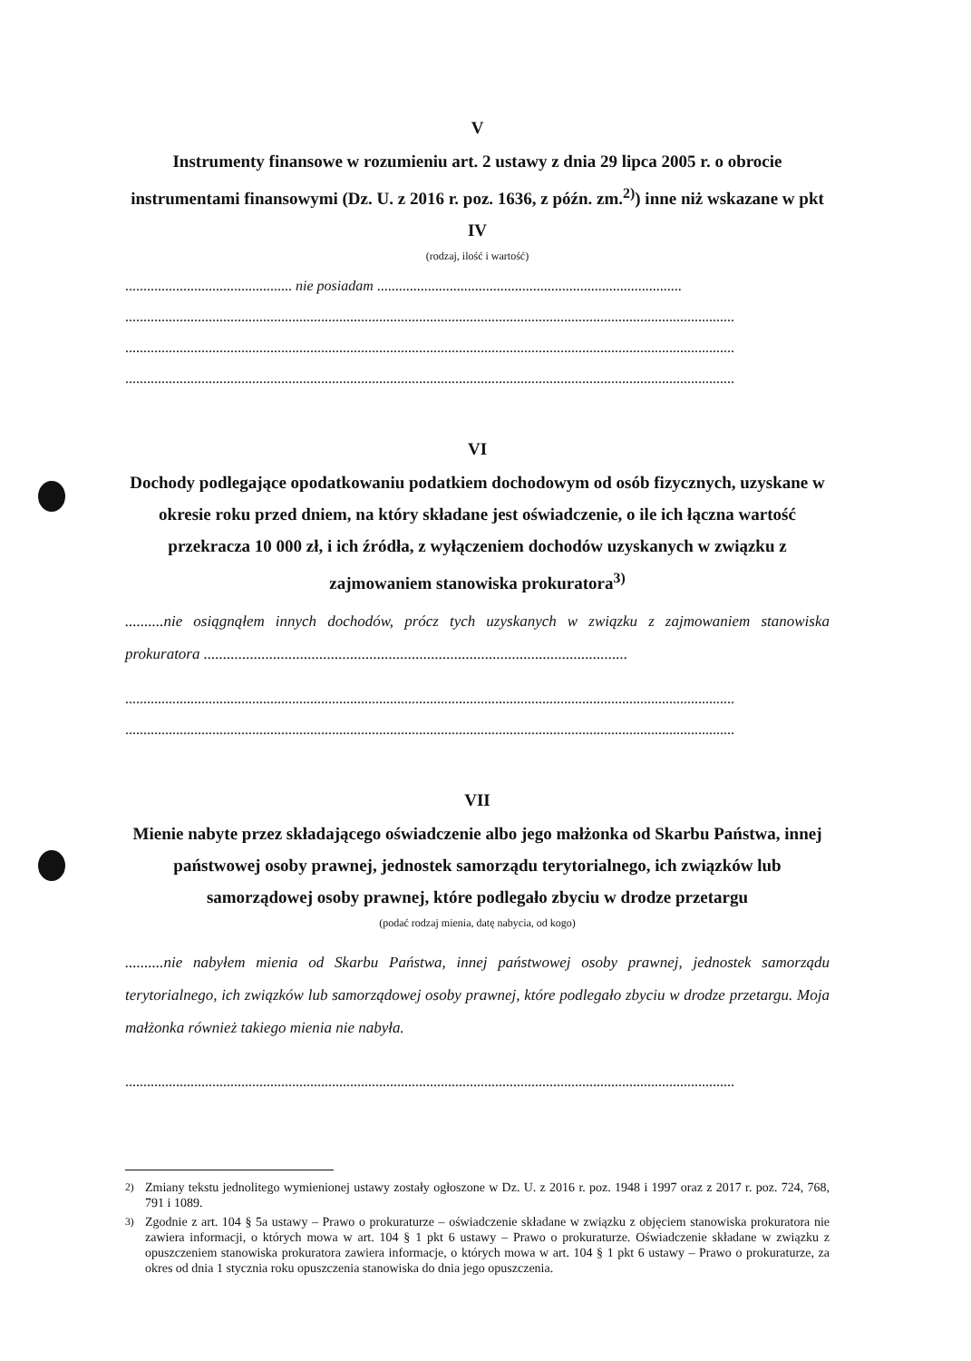V
Instrumenty finansowe w rozumieniu art. 2 ustawy z dnia 29 lipca 2005 r. o obrocie instrumentami finansowymi (Dz. U. z 2016 r. poz. 1636, z późn. zm.<sup>2)</sup>) inne niż wskazane w pkt IV
(rodzaj, ilość i wartość)
.............................................. nie posiadam ....................................................................................
........................................................................................................................................................................
........................................................................................................................................................................
........................................................................................................................................................................
VI
Dochody podlegające opodatkowaniu podatkiem dochodowym od osób fizycznych, uzyskane w okresie roku przed dniem, na który składane jest oświadczenie, o ile ich łączna wartość przekracza 10 000 zł, i ich źródła, z wyłączeniem dochodów uzyskanych w związku z zajmowaniem stanowiska prokuratora<sup>3)</sup>
..........nie osiągnąłem innych dochodów, prócz tych uzyskanych w związku z zajmowaniem stanowiska prokuratora ..............................................................................................................
........................................................................................................................................................................
........................................................................................................................................................................
VII
Mienie nabyte przez składającego oświadczenie albo jego małżonka od Skarbu Państwa, innej państwowej osoby prawnej, jednostek samorządu terytorialnego, ich związków lub samorządowej osoby prawnej, które podlegało zbyciu w drodze przetargu
(podać rodzaj mienia, datę nabycia, od kogo)
..........nie nabyłem mienia od Skarbu Państwa, innej państwowej osoby prawnej, jednostek samorządu terytorialnego, ich związków lub samorządowej osoby prawnej, które podlegało zbyciu w drodze przetargu. Moja małżonka również takiego mienia nie nabyła.
........................................................................................................................................................................
<sup>2)</sup> Zmiany tekstu jednolitego wymienionej ustawy zostały ogłoszone w Dz. U. z 2016 r. poz. 1948 i 1997 oraz z 2017 r. poz. 724, 768, 791 i 1089.
<sup>3)</sup> Zgodnie z art. 104 § 5a ustawy – Prawo o prokuraturze – oświadczenie składane w związku z objęciem stanowiska prokuratora nie zawiera informacji, o których mowa w art. 104 § 1 pkt 6 ustawy – Prawo o prokuraturze. Oświadczenie składane w związku z opuszczeniem stanowiska prokuratora zawiera informacje, o których mowa w art. 104 § 1 pkt 6 ustawy – Prawo o prokuraturze, za okres od dnia 1 stycznia roku opuszczenia stanowiska do dnia jego opuszczenia.